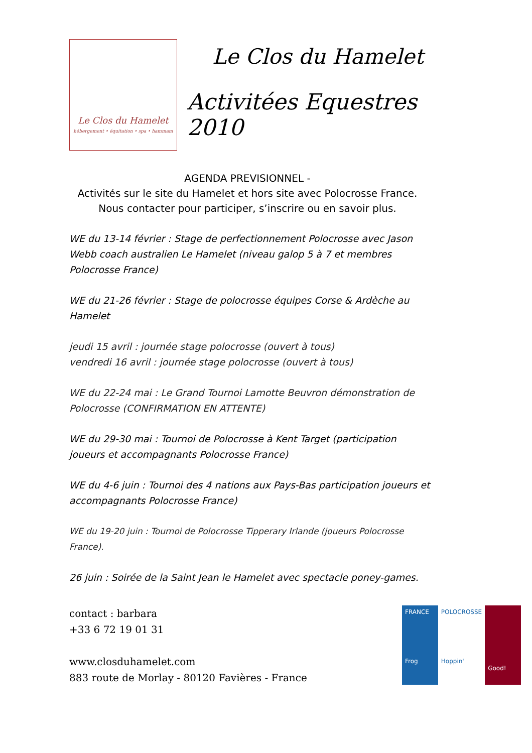Le Clos du Hamelet
hébergement • équitation • spa • hammam
Le Clos du Hamelet
Activitées Equestres 2010
AGENDA PREVISIONNEL -
Activités sur le site du Hamelet et hors site avec Polocrosse France.
Nous contacter pour participer, s’inscrire ou en savoir plus.
WE du 13-14 février : Stage de perfectionnement Polocrosse avec Jason Webb coach australien Le Hamelet (niveau galop 5 à 7 et membres Polocrosse France)
WE du 21-26 février : Stage de polocrosse équipes Corse & Ardèche au Hamelet
jeudi 15 avril : journée stage polocrosse (ouvert à tous)
vendredi 16 avril : journée stage polocrosse (ouvert à tous)
WE du 22-24 mai : Le Grand Tournoi Lamotte Beuvron démonstration de Polocrosse (CONFIRMATION EN ATTENTE)
WE du 29-30 mai : Tournoi de Polocrosse à Kent Target (participation joueurs et accompagnants Polocrosse France)
WE du 4-6 juin : Tournoi des 4 nations aux Pays-Bas participation joueurs et accompagnants Polocrosse France)
WE du 19-20 juin : Tournoi de Polocrosse Tipperary Irlande (joueurs Polocrosse France).
26 juin : Soirée de la Saint Jean le Hamelet avec spectacle poney-games.
contact : barbara
+33 6 72 19 01 31
www.closduhamelet.com
883 route de Morlay - 80120 Favières - France
FRANCE
Frog
POLOCROSSE
Hoppin'
Good!